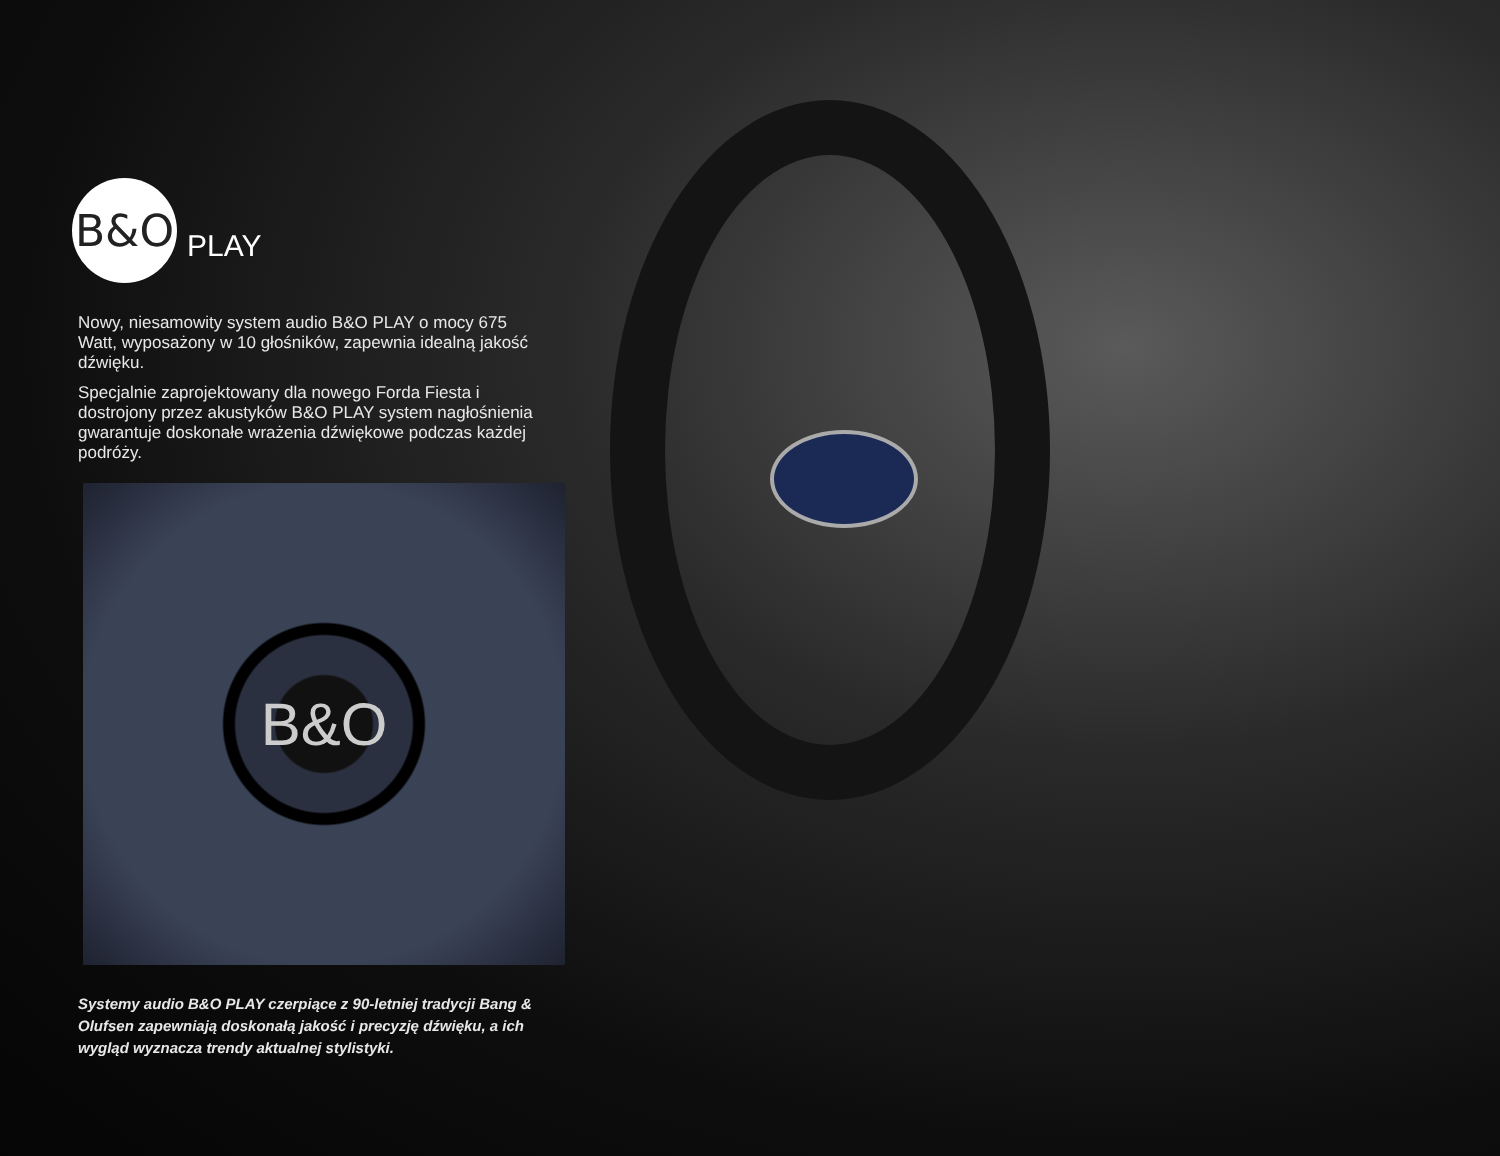B&O
PLAY
Nowy, niesamowity system audio B&O PLAY o mocy 675 Watt, wyposażony w 10 głośników, zapewnia idealną jakość dźwięku.
Specjalnie zaprojektowany dla nowego Forda Fiesta i dostrojony przez akustyków B&O PLAY system nagłośnienia gwarantuje doskonałe wrażenia dźwiękowe podczas każdej podróży.
B&O
Systemy audio B&O PLAY czerpiące z 90-letniej tradycji Bang & Olufsen zapewniają doskonałą jakość i precyzję dźwięku, a ich wygląd wyznacza trendy aktualnej stylistyki.